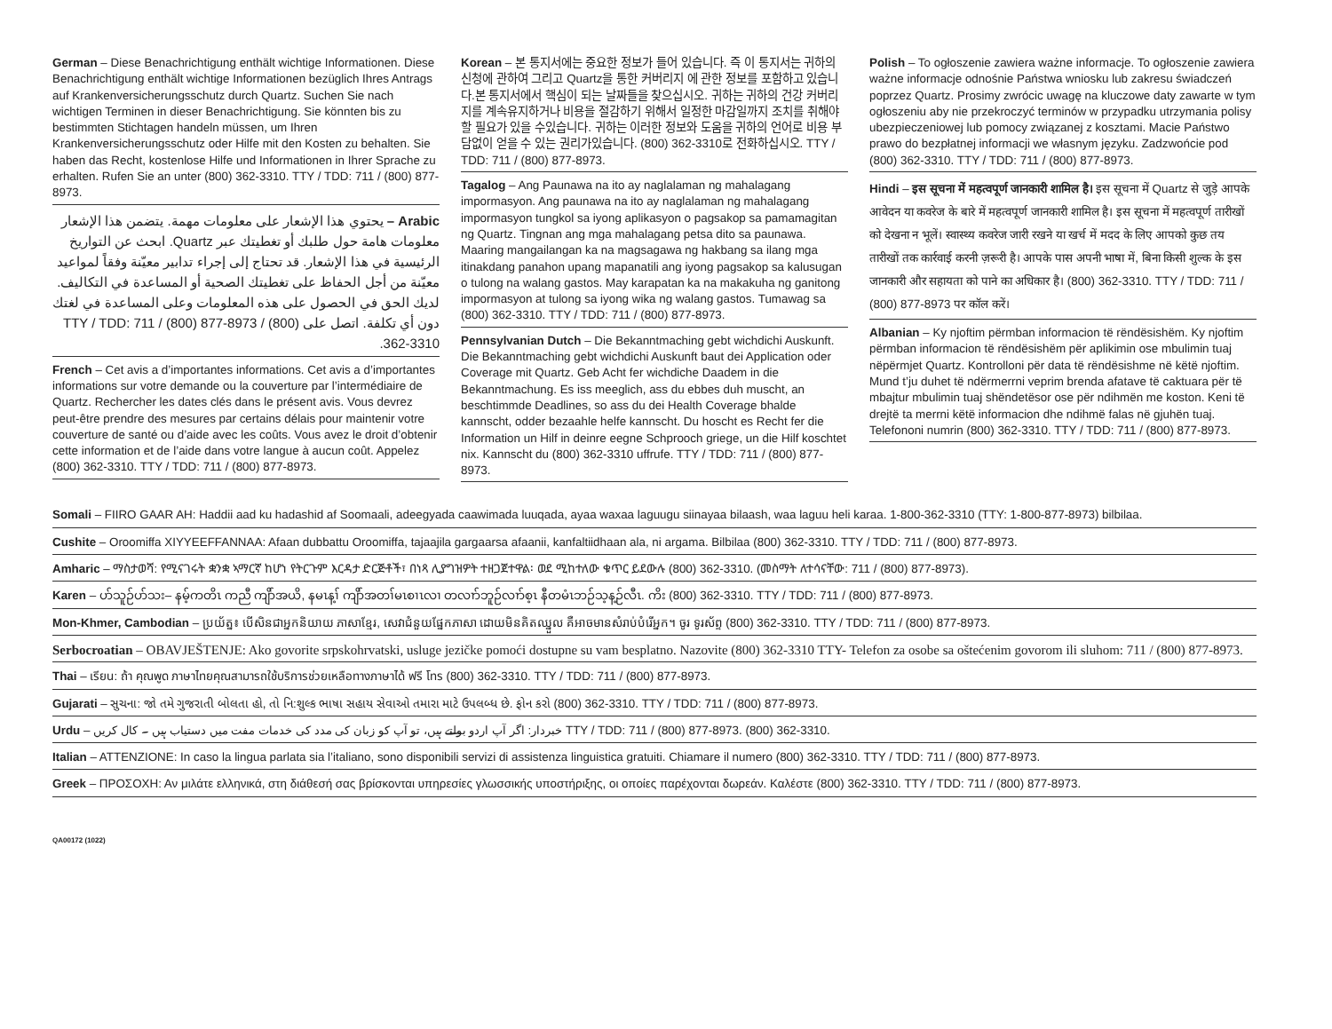German – Diese Benachrichtigung enthält wichtige Informationen. Diese Benachrichtigung enthält wichtige Informationen bezüglich Ihres Antrags auf Krankenversicherungsschutz durch Quartz. Suchen Sie nach wichtigen Terminen in dieser Benachrichtigung. Sie könnten bis zu bestimmten Stichtagen handeln müssen, um Ihren Krankenversicherungsschutz oder Hilfe mit den Kosten zu behalten. Sie haben das Recht, kostenlose Hilfe und Informationen in Ihrer Sprache zu erhalten. Rufen Sie an unter (800) 362-3310. TTY / TDD: 711 / (800) 877-8973.
Arabic – يحتوي هذا الإشعار على معلومات مهمة. يتضمن هذا الإشعار معلومات هامة حول طلبك أو تغطيتك عبر Quartz. ابحث عن التواريخ الرئيسية في هذا الإشعار. قد تحتاج إلى إجراء تدابير معيّنة وفقاً لمواعيد معيّنة من أجل الحفاظ على تغطيتك الصحية أو المساعدة في التكاليف. لديك الحق في الحصول على هذه المعلومات وعلى المساعدة في لغتك دون أي تكلفة. اتصل على TTY / TDD: 711 / (800) 877-8973 / (800) 362-3310.
French – Cet avis a d’importantes informations. Cet avis a d’importantes informations sur votre demande ou la couverture par l’intermédiaire de Quartz. Rechercher les dates clés dans le présent avis. Vous devrez peut-être prendre des mesures par certains délais pour maintenir votre couverture de santé ou d’aide avec les coûts. Vous avez le droit d’obtenir cette information et de l’aide dans votre langue à aucun coût. Appelez (800) 362-3310. TTY / TDD: 711 / (800) 877-8973.
Korean – 본 통지서에는 중요한 정보가 들어 있습니다. 즉 이 통지서는 귀하의 신청에 관하여 그리고 Quartz을 통한 커버리지 에 관한 정보를 포함하고 있습니다.본 통지서에서 핵심이 되는 날짜들을 찾으십시오. 귀하는 귀하의 건강 커버리지를 계속유지하거나 비용을 절감하기 위해서 일정한 마감일까지 조치를 취해야 할 필요가 있을 수있습니다. 귀하는 이러한 정보와 도움을 귀하의 언어로 비용 부담없이 얻을 수 있는 권리가있습니다. (800) 362-3310로 전화하십시오. TTY / TDD: 711 / (800) 877-8973.
Tagalog – Ang Paunawa na ito ay naglalaman ng mahalagang impormasyon. Ang paunawa na ito ay naglalaman ng mahalagang impormasyon tungkol sa iyong aplikasyon o pagsakop sa pamamagitan ng Quartz. Tingnan ang mga mahalagang petsa dito sa paunawa. Maaring mangailangan ka na magsagawa ng hakbang sa ilang mga itinakdang panahon upang mapanatili ang iyong pagsakop sa kalusugan o tulong na walang gastos. May karapatan ka na makakuha ng ganitong impormasyon at tulong sa iyong wika ng walang gastos. Tumawag sa (800) 362-3310. TTY / TDD: 711 / (800) 877-8973.
Pennsylvanian Dutch – Die Bekanntmaching gebt wichdichi Auskunft. Die Bekanntmaching gebt wichdichi Auskunft baut dei Application oder Coverage mit Quartz. Geb Acht fer wichdiche Daadem in die Bekanntmachung. Es iss meeglich, ass du ebbes duh muscht, an beschtimmde Deadlines, so ass du dei Health Coverage bhalde kannscht, odder bezaahle helfe kannscht. Du hoscht es Recht fer die Information un Hilf in deinre eegne Schprooch griege, un die Hilf koschtet nix. Kannscht du (800) 362-3310 uffrufe. TTY / TDD: 711 / (800) 877-8973.
Polish – To ogłoszenie zawiera ważne informacje. To ogłoszenie zawiera ważne informacje odnośnie Państwa wniosku lub zakresu świadczeń poprzez Quartz. Prosimy zwrócic uwagę na kluczowe daty zawarte w tym ogłoszeniu aby nie przekroczyć terminów w przypadku utrzymania polisy ubezpieczeniowej lub pomocy związanej z kosztami. Macie Państwo prawo do bezpłatnej informacji we własnym języku. Zadzwońcie pod (800) 362-3310. TTY / TDD: 711 / (800) 877-8973.
Hindi – इस सूचना में महत्वपूर्ण जानकारी शामिल है। इस सूचना में Quartz से जुड़े आपके आवेदन या कवरेज के बारे में महत्वपूर्ण जानकारी शामिल है। इस सूचना में महत्वपूर्ण तारीखों को देखना न भूलें। स्वास्थ्य कवरेज जारी रखने या खर्च में मदद के लिए आपको कुछ तय तारीखों तक कार्रवाई करनी ज़रूरी है। आपके पास अपनी भाषा में, बिना किसी शुल्क के इस जानकारी और सहायता को पाने का अधिकार है। (800) 362-3310. TTY / TDD: 711 / (800) 877-8973 पर कॉल करें।
Albanian – Ky njoftim përmban informacion të rëndësishëm. Ky njoftim përmban informacion të rëndësishëm për aplikimin ose mbulimin tuaj nëpërmjet Quartz. Kontrolloni për data të rëndësishme në këtë njoftim. Mund t’ju duhet të ndërmerrni veprim brenda afatave të caktuara për të mbajtur mbulimin tuaj shëndetësor ose për ndihmën me koston. Keni të drejtë ta merrni këtë informacion dhe ndihmë falas në gjuhën tuaj. Telefononi numrin (800) 362-3310. TTY / TDD: 711 / (800) 877-8973.
Somali – FIIRO GAAR AH: Haddii aad ku hadashid af Soomaali, adeegyada caawimada luuqada, ayaa waxaa laguugu siinayaa bilaash, waa laguu heli karaa. 1-800-362-3310 (TTY: 1-800-877-8973) bilbilaa.
Cushite – Oroomiffa XIYYEEFFANNAA: Afaan dubbattu Oroomiffa, tajaajila gargaarsa afaanii, kanfaltiidhaan ala, ni argama. Bilbilaa (800) 362-3310. TTY / TDD: 711 / (800) 877-8973.
Amharic – ማስታወሻ: የሚናገሩት ቋንቋ ኣማርኛ ከሆነ የትርጉም እርዳታ ድርጅቶች፣ በነጻ ሊያግዝዎት ተዘጋጀተዋል፡ ወደ ሚከተለው ቁጥር ይደውሉ (800) 362-3310. (መስማት ለተሳናቸው: 711 / (800) 877-8973).
Karen – ပာ်သူဉ်ပာ်သး– နမ့်ကတိၤ ကညီ ကျိာ်အယိ, နမၤန့ၢ် ကျိာ်အတၢ်မၤစၢၤလၢ တလၢာ်ဘူဉ်လၢာ်စ့ၤ နီတမံၤဘဉ်သ့န့ဉ်လီၤ. ကိး (800) 362-3310. TTY / TDD: 711 / (800) 877-8973.
Mon-Khmer, Cambodian – ប្រយ័ត្ន៖ បើសិនជាអ្នកនិយាយ ភាសាខ្មែរ, សេវាជំនួយផ្នែកភាសា ដោយមិនគិតឈ្នួល គឺអាចមានសំរាប់បំរើអ្នក។ ចូរ ទូរស័ព្ទ (800) 362-3310. TTY / TDD: 711 / (800) 877-8973.
Serbocroatian – OBAVJEŠTENJE: Ako govorite srpskohrvatski, usluge jezičke pomoći dostupne su vam besplatno. Nazovite (800) 362-3310 TTY- Telefon za osobe sa oštećenim govorom ili sluhom: 711 / (800) 877-8973.
Thai – เรียน: ถ้า คุณพูด ภาษาไทยคุณสามารถใช้บริการช่วยเหลือทางภาษาได้ ฟรี โทร (800) 362-3310. TTY / TDD: 711 / (800) 877-8973.
Gujarati – સુચના: જો તમે ગુજરાતી બોલતા હો, તો નિ:શુલ્ક ભાષા સહાય સેવાઓ તમારા માટે ઉપલબ્ધ છે. ફોન કરો (800) 362-3310. TTY / TDD: 711 / (800) 877-8973.
Urdu – خبردار: اگر آپ اردو بولتے ہیں، تو آپ کو زبان کی مدد کی خدمات مفت میں دستیاب ہیں ۔ کال کریں TTY / TDD: 711 / (800) 877-8973. (800) 362-3310.
Italian – ATTENZIONE: In caso la lingua parlata sia l’italiano, sono disponibili servizi di assistenza linguistica gratuiti. Chiamare il numero (800) 362-3310. TTY / TDD: 711 / (800) 877-8973.
Greek – ΠΡΟΣΟΧΗ: Αν μιλάτε ελληνικά, στη διάθεσή σας βρίσκονται υπηρεσίες γλωσσικής υποστήριξης, οι οποίες παρέχονται δωρεάν. Καλέστε (800) 362-3310. TTY / TDD: 711 / (800) 877-8973.
QA00172 (1022)